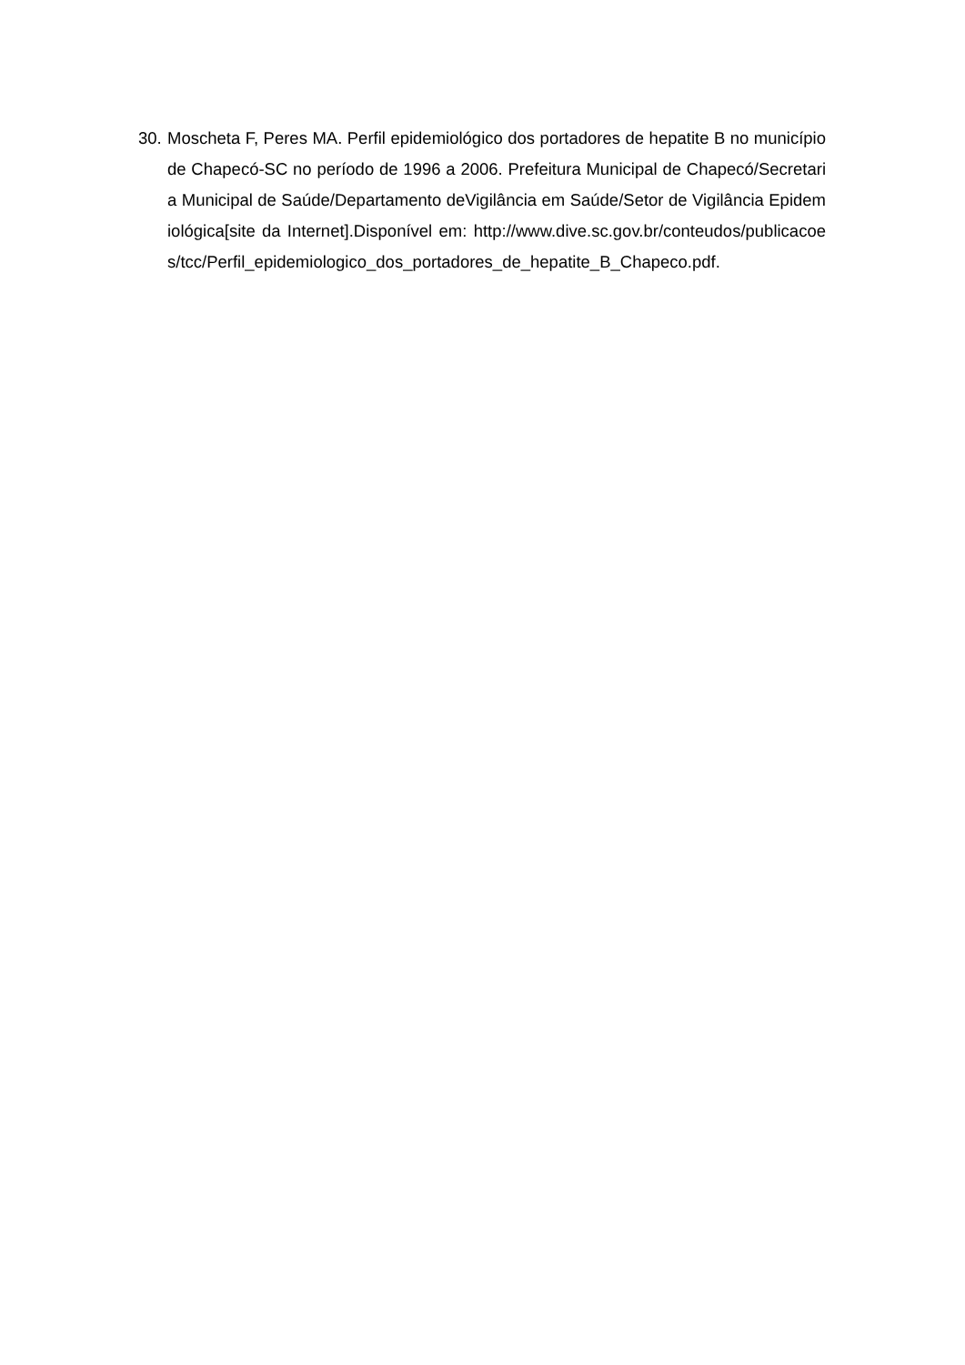30.
Moscheta F, Peres MA. Perfil epidemiológico dos portadores de hepatite B no município de Chapecó-SC no período de 1996 a 2006. Prefeitura Municipal de Chapecó/Secretaria Municipal de Saúde/Departamento deVigilância em Saúde/Setor de Vigilância Epidemiológica[site da Internet].Disponível em: http://www.dive.sc.gov.br/conteudos/publicacoes/tcc/Perfil_epidemiologico_dos_portadores_de_hepatite_B_Chapeco.pdf.